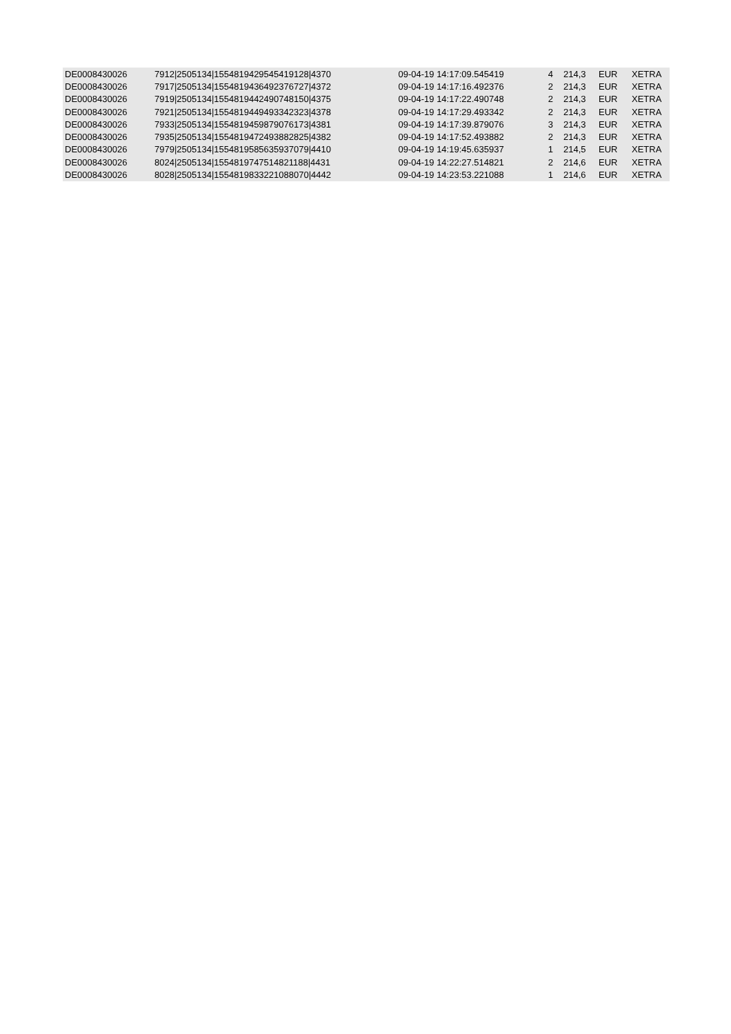| DE0008430026 | 7912/2505134/1554819429545419128/4370 | 09-04-19 14:17:09.545419 | 4 | 214,3 | EUR | XETRA |
| DE0008430026 | 7917/2505134/1554819436492376727/4372 | 09-04-19 14:17:16.492376 | 2 | 214,3 | EUR | XETRA |
| DE0008430026 | 7919/2505134/1554819442490748150/4375 | 09-04-19 14:17:22.490748 | 2 | 214,3 | EUR | XETRA |
| DE0008430026 | 7921/2505134/1554819449493342323/4378 | 09-04-19 14:17:29.493342 | 2 | 214,3 | EUR | XETRA |
| DE0008430026 | 7933/2505134/1554819459879076173/4381 | 09-04-19 14:17:39.879076 | 3 | 214,3 | EUR | XETRA |
| DE0008430026 | 7935/2505134/1554819472493882825/4382 | 09-04-19 14:17:52.493882 | 2 | 214,3 | EUR | XETRA |
| DE0008430026 | 7979/2505134/1554819585635937079/4410 | 09-04-19 14:19:45.635937 | 1 | 214,5 | EUR | XETRA |
| DE0008430026 | 8024/2505134/1554819747514821188/4431 | 09-04-19 14:22:27.514821 | 2 | 214,6 | EUR | XETRA |
| DE0008430026 | 8028/2505134/1554819833221088070/4442 | 09-04-19 14:23:53.221088 | 1 | 214,6 | EUR | XETRA |